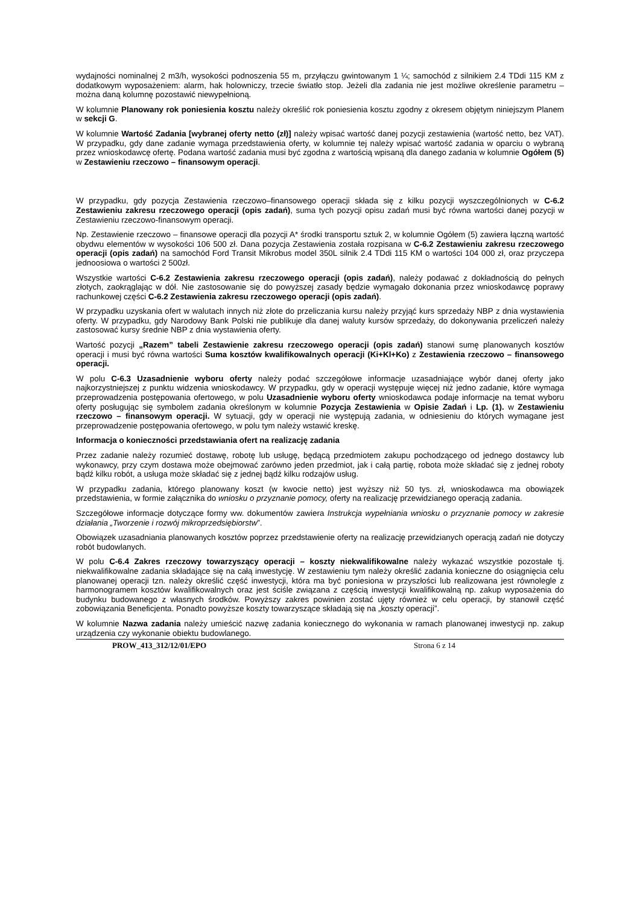wydajności nominalnej 2 m3/h, wysokości podnoszenia 55 m, przyłączu gwintowanym 1 ¼; samochód z silnikiem 2.4 TDdi 115 KM z dodatkowym wyposażeniem: alarm, hak holowniczy, trzecie światło stop. Jeżeli dla zadania nie jest możliwe określenie parametru – można daną kolumnę pozostawić niewypełnioną.
W kolumnie Planowany rok poniesienia kosztu należy określić rok poniesienia kosztu zgodny z okresem objętym niniejszym Planem w sekcji G.
W kolumnie Wartość Zadania [wybranej oferty netto (zł)] należy wpisać wartość danej pozycji zestawienia (wartość netto, bez VAT). W przypadku, gdy dane zadanie wymaga przedstawienia oferty, w kolumnie tej należy wpisać wartość zadania w oparciu o wybraną przez wnioskodawcę ofertę. Podana wartość zadania musi być zgodna z wartością wpisaną dla danego zadania w kolumnie Ogółem (5) w Zestawieniu rzeczowo – finansowym operacji.
W przypadku, gdy pozycja Zestawienia rzeczowo–finansowego operacji składa się z kilku pozycji wyszczególnionych w C-6.2 Zestawieniu zakresu rzeczowego operacji (opis zadań), suma tych pozycji opisu zadań musi być równa wartości danej pozycji w Zestawieniu rzeczowo-finansowym operacji.
Np. Zestawienie rzeczowo – finansowe operacji dla pozycji A* środki transportu sztuk 2, w kolumnie Ogółem (5) zawiera łączną wartość obydwu elementów w wysokości 106 500 zł. Dana pozycja Zestawienia została rozpisana w C-6.2 Zestawieniu zakresu rzeczowego operacji (opis zadań) na samochód Ford Transit Mikrobus model 350L silnik 2.4 TDdi 115 KM o wartości 104 000 zł, oraz przyczepa jednoosiowa o wartości 2 500zł.
Wszystkie wartości C-6.2 Zestawienia zakresu rzeczowego operacji (opis zadań), należy podawać z dokładnością do pełnych złotych, zaokrąglając w dół. Nie zastosowanie się do powyższej zasady będzie wymagało dokonania przez wnioskodawcę poprawy rachunkowej części C-6.2 Zestawienia zakresu rzeczowego operacji (opis zadań).
W przypadku uzyskania ofert w walutach innych niż złote do przeliczania kursu należy przyjąć kurs sprzedaży NBP z dnia wystawienia oferty. W przypadku, gdy Narodowy Bank Polski nie publikuje dla danej waluty kursów sprzedaży, do dokonywania przeliczeń należy zastosować kursy średnie NBP z dnia wystawienia oferty.
Wartość pozycji „Razem” tabeli Zestawienie zakresu rzeczowego operacji (opis zadań) stanowi sumę planowanych kosztów operacji i musi być równa wartości Suma kosztów kwalifikowalnych operacji (Ki+Kl+Ko) z Zestawienia rzeczowo – finansowego operacji.
W polu C-6.3 Uzasadnienie wyboru oferty należy podać szczegółowe informacje uzasadniające wybór danej oferty jako najkorzystniejszej z punktu widzenia wnioskodawcy. W przypadku, gdy w operacji występuje więcej niż jedno zadanie, które wymaga przeprowadzenia postępowania ofertowego, w polu Uzasadnienie wyboru oferty wnioskodawca podaje informacje na temat wyboru oferty posługując się symbolem zadania określonym w kolumnie Pozycja Zestawienia w Opisie Zadań i Lp. (1). w Zestawieniu rzeczowo – finansowym operacji. W sytuacji, gdy w operacji nie występują zadania, w odniesieniu do których wymagane jest przeprowadzenie postępowania ofertowego, w polu tym należy wstawić kreskę.
Informacja o konieczności przedstawiania ofert na realizację zadania
Przez zadanie należy rozumieć dostawę, robotę lub usługę, będącą przedmiotem zakupu pochodzącego od jednego dostawcy lub wykonawcy, przy czym dostawa może obejmować zarówno jeden przedmiot, jak i całą partię, robota może składać się z jednej roboty bądź kilku robót, a usługa może składać się z jednej bądź kilku rodzajów usług.
W przypadku zadania, którego planowany koszt (w kwocie netto) jest wyższy niż 50 tys. zł, wnioskodawca ma obowiązek przedstawienia, w formie załącznika do wniosku o przyznanie pomocy, oferty na realizację przewidzianego operacją zadania.
Szczegółowe informacje dotyczące formy ww. dokumentów zawiera Instrukcja wypełniania wniosku o przyznanie pomocy w zakresie działania „Tworzenie i rozwój mikroprzedsiębiorstw”.
Obowiązek uzasadniania planowanych kosztów poprzez przedstawienie oferty na realizację przewidzianych operacją zadań nie dotyczy robót budowlanych.
W polu C-6.4 Zakres rzeczowy towarzyszący operacji – koszty niekwalifikowalne należy wykazać wszystkie pozostałe tj. niekwalifikowalne zadania składające się na całą inwestycję. W zestawieniu tym należy określić zadania konieczne do osiągnięcia celu planowanej operacji tzn. należy określić część inwestycji, która ma być poniesiona w przyszłości lub realizowana jest równolegle z harmonogramem kosztów kwalifikowalnych oraz jest ściśle związana z częścią inwestycji kwalifikowalną np. zakup wyposażenia do budynku budowanego z własnych środków. Powyższy zakres powinien zostać ujęty również w celu operacji, by stanowił część zobowiązania Beneficjenta. Ponadto powyższe koszty towarzyszące składają się na „koszty operacji”.
W kolumnie Nazwa zadania należy umieścić nazwę zadania koniecznego do wykonania w ramach planowanej inwestycji np. zakup urządzenia czy wykonanie obiektu budowlanego.
PROW_413_312/12/01/EPO Strona 6 z 14